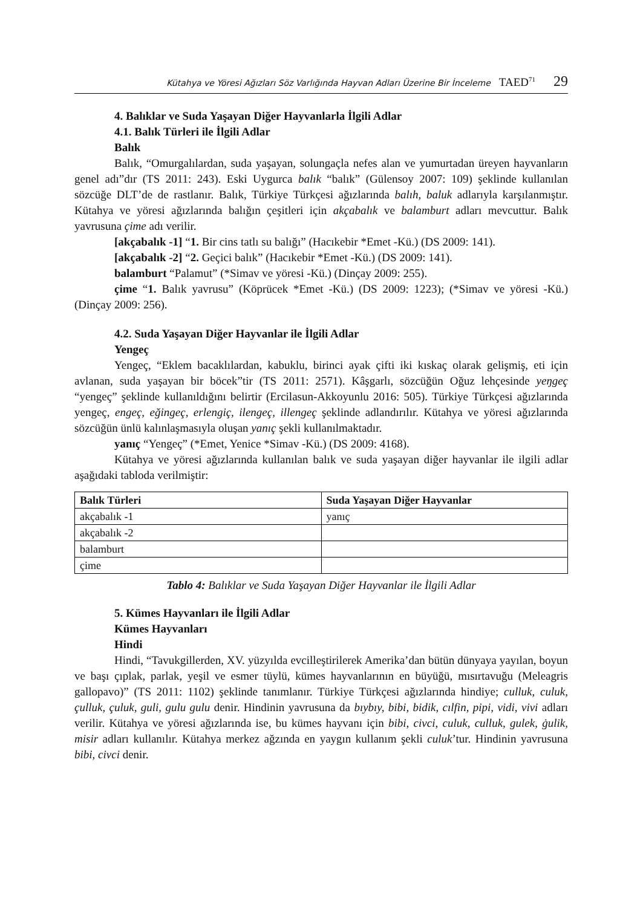Kütahya ve Yöresi Ağızları Söz Varlığında Hayvan Adları Üzerine Bir İnceleme TAED<sup>71</sup> 29
4. Balıklar ve Suda Yaşayan Diğer Hayvanlarla İlgili Adlar
4.1. Balık Türleri ile İlgili Adlar
Balık
Balık, “Omurgalılardan, suda yaşayan, solungaçla nefes alan ve yumurtadan üreyen hayvanların genel adı”dır (TS 2011: 243). Eski Uygurca balık “balık” (Gülensoy 2007: 109) şeklinde kullanılan sözcüğe DLT’de de rastlanır. Balık, Türkiye Türkçesi ağızlarında balıh, baluk adlarıyla karşılanmıştır. Kütahya ve yöresi ağızlarında balığın çeşitleri için akçabalık ve balamburt adları mevcuttur. Balık yavrusuna çime adı verilir.
[akçabalık -1] “1. Bir cins tatlı su balığı” (Hacıkebir *Emet -Kü.) (DS 2009: 141).
[akçabalık -2] “2. Geçici balık” (Hacıkebir *Emet -Kü.) (DS 2009: 141).
balamburt “Palamut” (*Simav ve yöresi -Kü.) (Dinçay 2009: 255).
çime “1. Balık yavrusu” (Köprücek *Emet -Kü.) (DS 2009: 1223); (*Simav ve yöresi -Kü.) (Dinçay 2009: 256).
4.2. Suda Yaşayan Diğer Hayvanlar ile İlgili Adlar
Yengeç
Yengeç, “Eklem bacaklılardan, kabuklu, birinci ayak çifti iki kıskaç olarak gelişmiş, eti için avlanan, suda yaşayan bir böcek”tir (TS 2011: 2571). Kâşgarlı, sözcüğün Oğuz lehçesinde yeŋgeç “yengeç” şeklinde kullanıldığını belirtir (Ercilasun-Akkoyunlu 2016: 505). Türkiye Türkçesi ağızlarında yengeç, engeç, eğingeç, erlengiç, ilengeç, illengeç şeklinde adlandırılır. Kütahya ve yöresi ağızlarında sözcüğün ünlü kalınlaşmasıyla oluşan yanıç şekli kullanılmaktadır.
yanıç “Yengeç” (*Emet, Yenice *Simav -Kü.) (DS 2009: 4168).
Kütahya ve yöresi ağızlarında kullanılan balık ve suda yaşayan diğer hayvanlar ile ilgili adlar aşağıdaki tabloda verilmiştir:
| Balık Türleri | Suda Yaşayan Diğer Hayvanlar |
| --- | --- |
| akçabalık -1 | yanıç |
| akçabalık -2 | |
| balamburt | |
| çime | |
Tablo 4: Balıklar ve Suda Yaşayan Diğer Hayvanlar ile İlgili Adlar
5. Kümes Hayvanları ile İlgili Adlar
Kümes Hayvanları
Hindi
Hindi, “Tavukgillerden, XV. yüzyılda evcilleştirilerek Amerika’dan bütün dünyaya yayılan, boyun ve başı çıplak, parlak, yeşil ve esmer tüylü, kümes hayvanlarının en büyüğü, mısırtavuğu (Meleagris gallopavo)” (TS 2011: 1102) şeklinde tanımlanır. Türkiye Türkçesi ağızlarında hindiye; culluk, culuk, çulluk, çuluk, guli, gulu gulu denir. Hindinin yavrusuna da bıybıy, bibi, bidik, cılfin, pipi, vidi, vivi adları verilir. Kütahya ve yöresi ağızlarında ise, bu kümes hayvanı için bibi, civci, culuk, culluk, gulek, ġulik, misir adları kullanılır. Kütahya merkez ağzında en yaygın kullanım şekli culuk’tur. Hindinin yavrusuna bibi, civci denir.